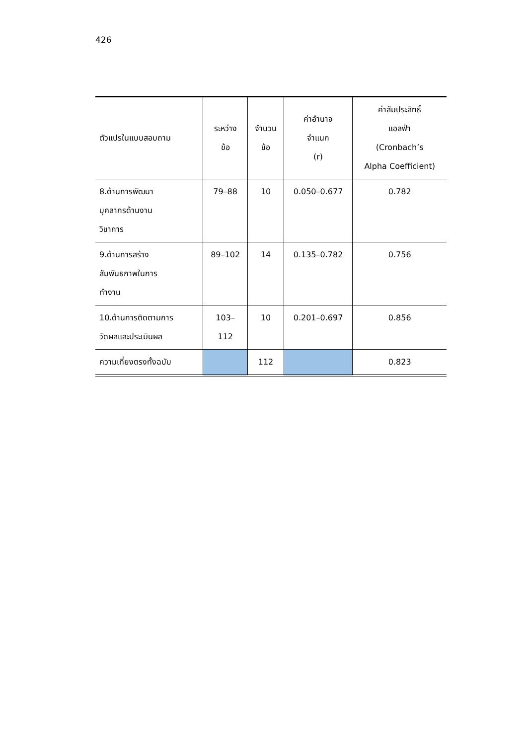426
| ตัวแปรในแบบสอบถาม | ระหว่าง ข้อ | จำนวน ข้อ | ค่าอำนาจ จำแนก (r) | ค่าสัมประสิทธิ์ แอลฟ่า (Cronbach’s Alpha Coefficient) |
| --- | --- | --- | --- | --- |
| 8.ด้านการพัฒนา บุคลากรด้านงาน วิชาการ | 79–88 | 10 | 0.050–0.677 | 0.782 |
| 9.ด้านการสร้าง สัมพันธภาพในการ ทำงาน | 89–102 | 14 | 0.135–0.782 | 0.756 |
| 10.ด้านการติดตามการ วัดผลและประเมินผล | 103– 112 | 10 | 0.201–0.697 | 0.856 |
| ความเที่ยงตรงทั้งฉบับ | | 112 | | 0.823 |